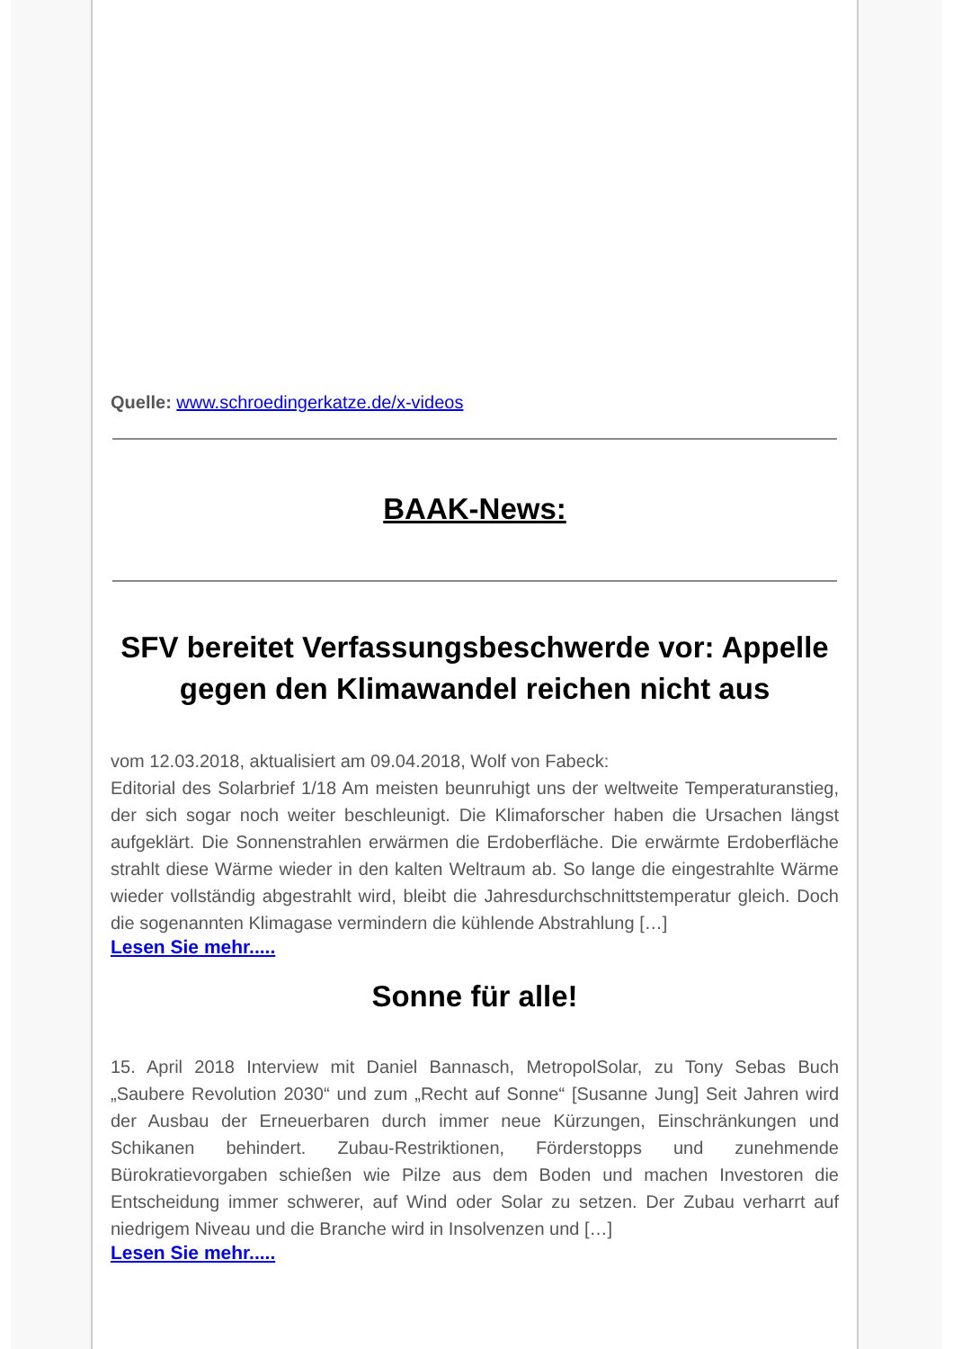Quelle: www.schroedingerkatze.de/x-videos
BAAK-News:
SFV bereitet Verfassungsbeschwerde vor: Appelle gegen den Klimawandel reichen nicht aus
vom 12.03.2018, aktualisiert am 09.04.2018, Wolf von Fabeck:
Editorial des Solarbrief 1/18 Am meisten beunruhigt uns der weltweite Temperaturanstieg, der sich sogar noch weiter beschleunigt. Die Klimaforscher haben die Ursachen längst aufgeklärt. Die Sonnenstrahlen erwärmen die Erdoberfläche. Die erwärmte Erdoberfläche strahlt diese Wärme wieder in den kalten Weltraum ab. So lange die eingestrahlte Wärme wieder vollständig abgestrahlt wird, bleibt die Jahresdurchschnittstemperatur gleich. Doch die sogenannten Klimagase vermindern die kühlende Abstrahlung […]
Lesen Sie mehr.....
Sonne für alle!
15. April 2018 Interview mit Daniel Bannasch, MetropolSolar, zu Tony Sebas Buch „Saubere Revolution 2030“ und zum „Recht auf Sonne“ [Susanne Jung] Seit Jahren wird der Ausbau der Erneuerbaren durch immer neue Kürzungen, Einschränkungen und Schikanen behindert. Zubau-Restriktionen, Förderstopps und zunehmende Bürokratievorgaben schießen wie Pilze aus dem Boden und machen Investoren die Entscheidung immer schwerer, auf Wind oder Solar zu setzen. Der Zubau verharrt auf niedrigem Niveau und die Branche wird in Insolvenzen und […]
Lesen Sie mehr.....